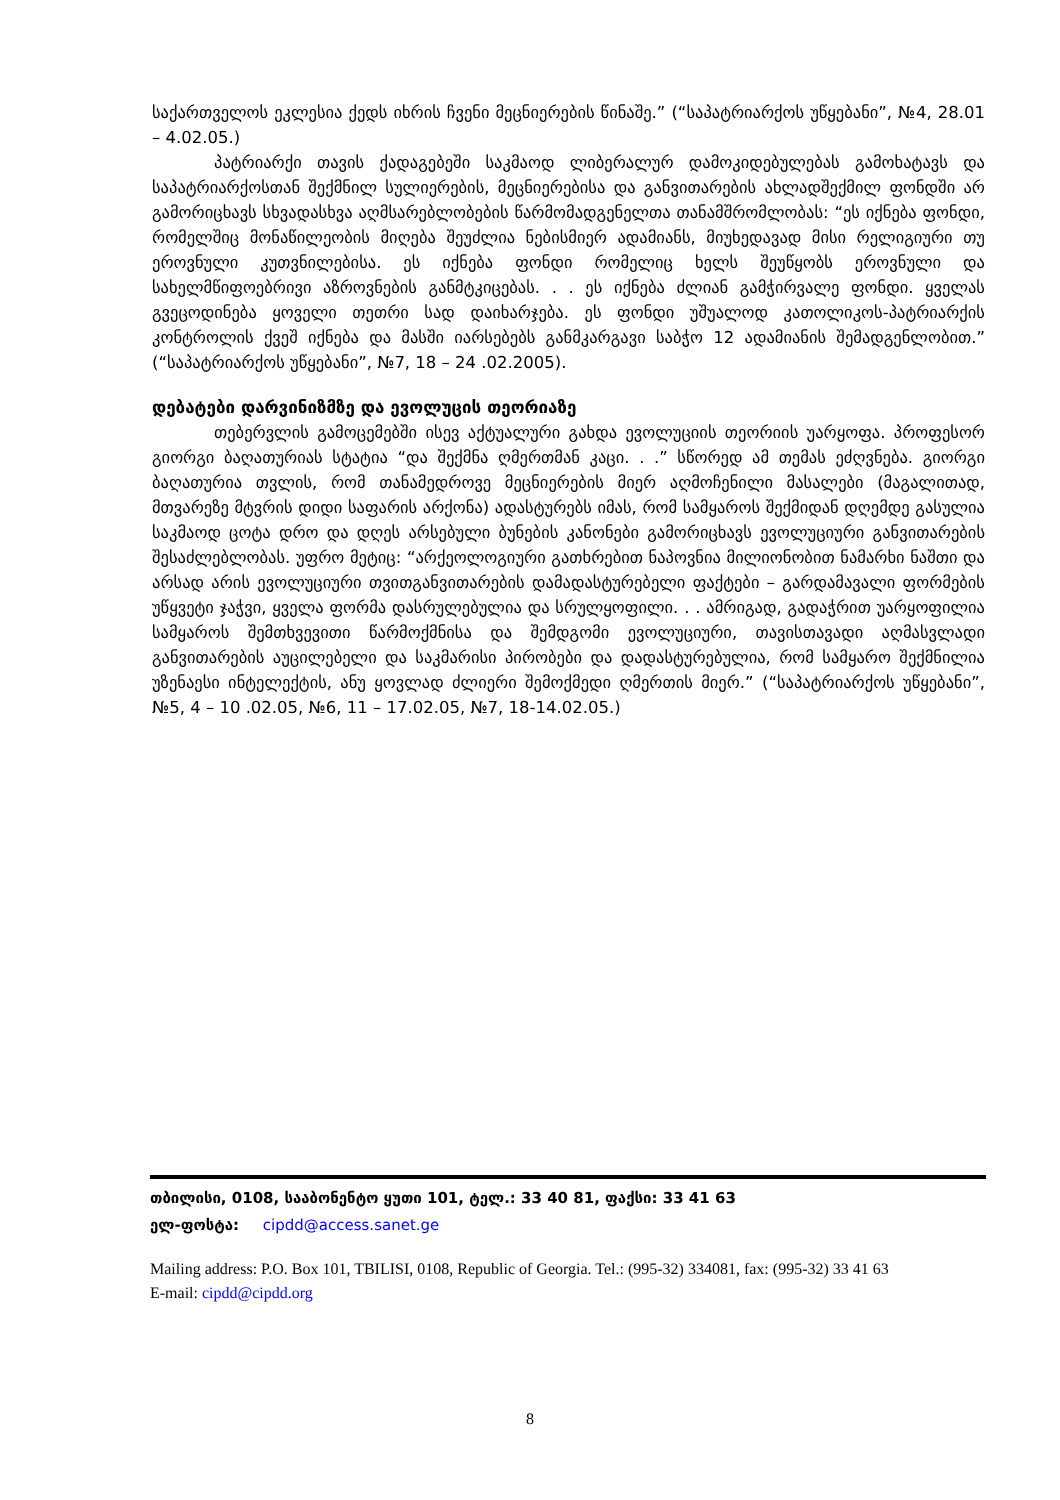საქართველოს ეკლესია ქედს იხრის ჩვენი მეცნიერების წინაშე.” (“საპატრიარქოს უწყებანი”, №4, 28.01 – 4.02.05.)
პატრიარქი თავის ქადაგებეში საკმაოდ ლიბერალურ დამოკიდებულებას გამოხატავს და საპატრიარქოსთან შექმნილ სულიერების, მეცნიერებისა და განვითარების ახლადშექმილ ფონდში არ გამორიცხავს სხვადასხვა აღმსარებლობების წარმომადგენელთა თანამშრომლობას: “ეს იქნება ფონდი, რომელშიც მონაწილეობის მიღება შეუძლია ნებისმიერ ადამიანს, მიუხედავად მისი რელიგიური თუ ეროვნული კუთვნილებისა. ეს იქნება ფონდი რომელიც ხელს შეუწყობს ეროვნული და სახელმწიფოებრივი აზროვნების განმტკიცებას. . . ეს იქნება ძლიან გამჭირვალე ფონდი. ყველას გვეცოდინება ყოველი თეთრი სად დაიხარჯება. ეს ფონდი უშუალოდ კათოლიკოს-პატრიარქის კონტროლის ქვეშ იქნება და მასში იარსებებს განმკარგავი საბჭო 12 ადამიანის შემადგენლობით.” (“საპატრიარქოს უწყებანი”, №7, 18 – 24 .02.2005).
დებატები დარვინიზმზე და ევოლუცის თეორიაზე
თებერვლის გამოცემებში ისევ აქტუალური გახდა ევოლუციის თეორიის უარყოფა. პროფესორ გიორგი ბაღათურიას სტატია “და შექმნა ღმერთმან კაცი. . .” სწორედ ამ თემას ეძღვნება. გიორგი ბაღათურია თვლის, რომ თანამედროვე მეცნიერების მიერ აღმოჩენილი მასალები (მაგალითად, მთვარეზე მტვრის დიდი საფარის არქონა) ადასტურებს იმას, რომ სამყაროს შექმიდან დღემდე გასულია საკმაოდ ცოტა დრო და დღეს არსებული ბუნების კანონები გამორიცხავს ევოლუციური განვითარების შესაძლებლობას. უფრო მეტიც: “არქეოლოგიური გათხრებით ნაპოვნია მილიონობით ნამარხი ნაშთი და არსად არის ევოლუციური თვითგანვითარების დამადასტურებელი ფაქტები – გარდამავალი ფორმების უწყვეტი ჯაჭვი, ყველა ფორმა დასრულებულია და სრულყოფილი. . . ამრიგად, გადაჭრით უარყოფილია სამყაროს შემთხვევითი წარმოქმნისა და შემდგომი ევოლუციური, თავისთავადი აღმასვლადი განვითარების აუცილებელი და საკმარისი პირობები და დადასტურებულია, რომ სამყარო შექმნილია უზენაესი ინტელექტის, ანუ ყოვლად ძლიერი შემოქმედი ღმერთის მიერ.” (“საპატრიარქოს უწყებანი”, №5, 4 – 10 .02.05, №6, 11 – 17.02.05, №7, 18-14.02.05.)
თბილისი, 0108, სააბონენტო ყუთი 101, ტელ.: 33 40 81, ფაქსი: 33 41 63
ელ-ფოსტა: cipdd@access.sanet.ge
Mailing address: P.O. Box 101, TBILISI, 0108, Republic of Georgia. Tel.: (995-32) 334081, fax: (995-32) 33 41 63
E-mail: cipdd@cipdd.org
8